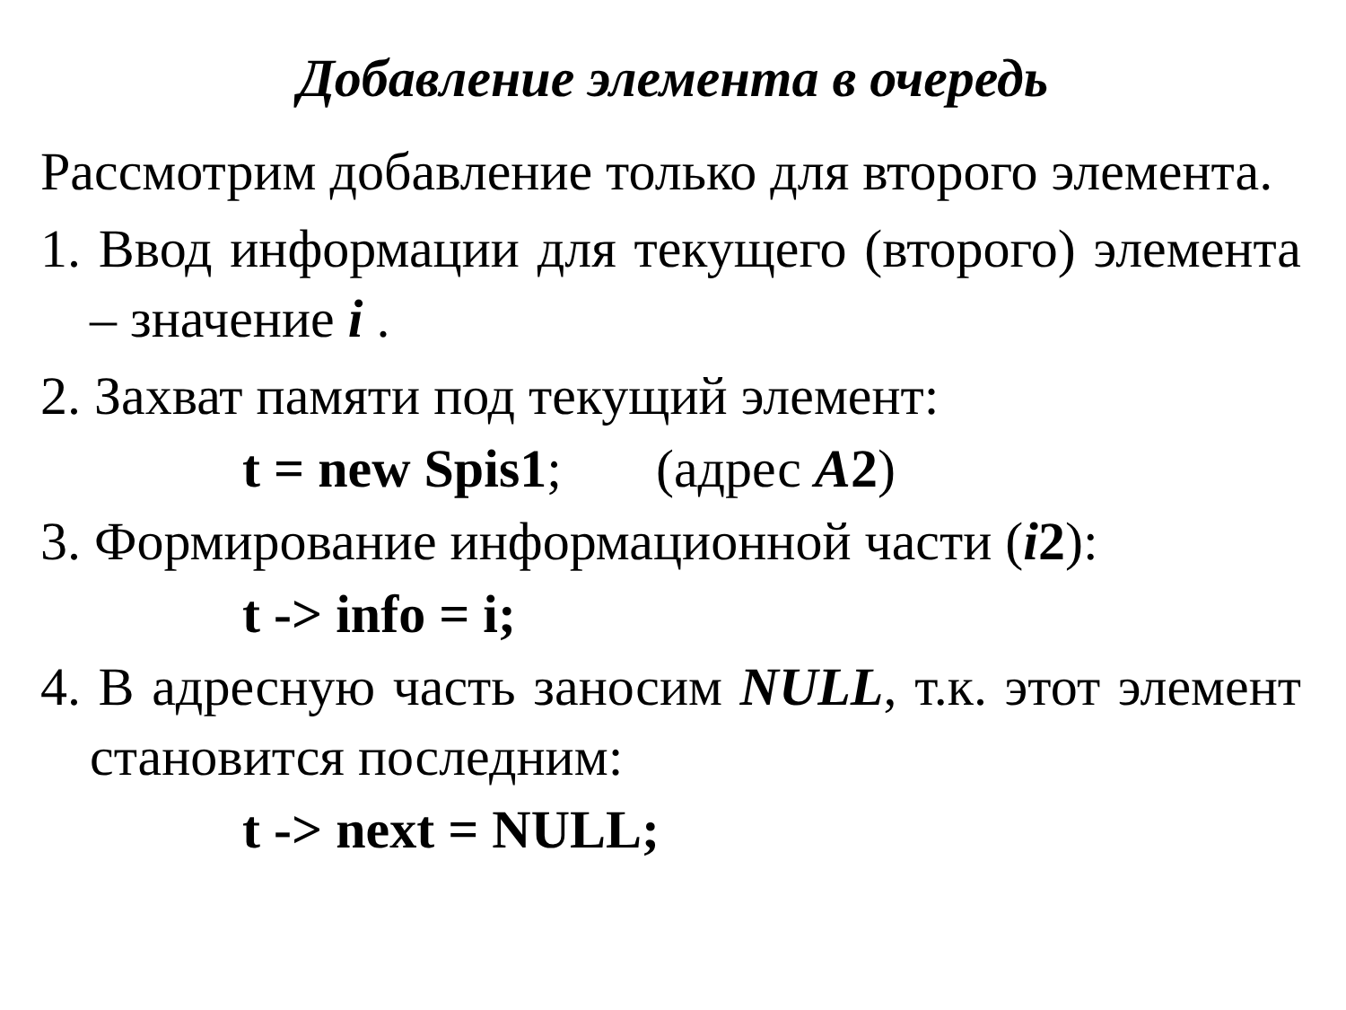Добавление элемента в очередь
Рассмотрим добавление только для второго элемента.
1. Ввод информации для текущего (второго) элемента – значение i .
2. Захват памяти под текущий элемент:
t = new Spis1; (адрес A2)
3. Формирование информационной части (i2):
t -> info = i;
4. В адресную часть заносим NULL, т.к. этот элемент становится последним:
t -> next = NULL;